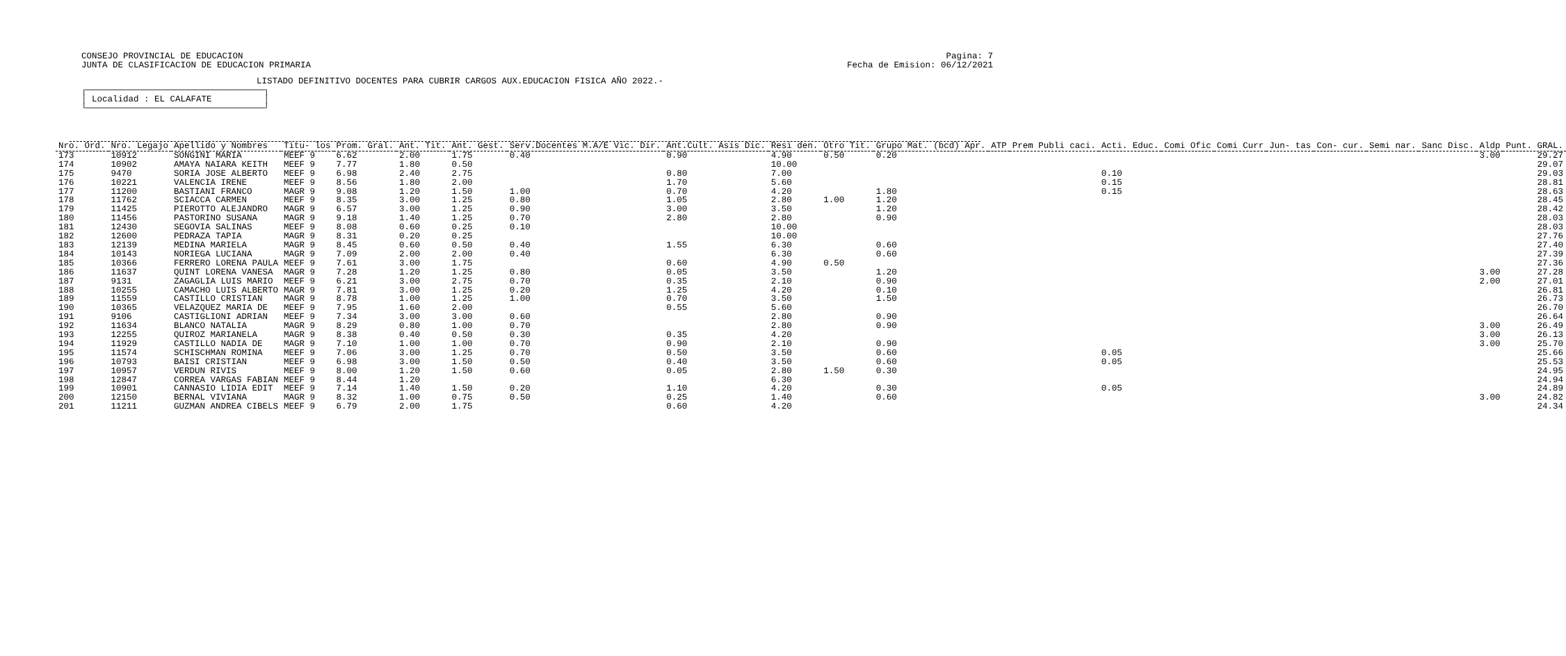CONSEJO PROVINCIAL DE EDUCACION
JUNTA DE CLASIFICACION DE EDUCACION PRIMARIA
Pagina: 7
Fecha de Emision: 06/12/2021
LISTADO DEFINITIVO DOCENTES PARA CUBRIR CARGOS AUX.EDUCACION FISICA AÑO 2022.-
┌──────────────────────────────────┐ │ Localidad : EL CALAFATE │ └──────────────────────────────────┘
| Nro. Ord. | Nro. Legajo | Apellido y Nombres | Titu- los | Prom. Gral. | Ant. Tit. | Ant. Gest. | Serv.Docentes M.A/E Vic. Dir. | Ant.Cult. Asis Dic. | Resi den. | Otro Tit. | Grupo Mat. (bcd) Apr. | ATP | Prem Publi caci. | Acti. Educ. | Comi Ofic | Comi Curr | Jun- tas | Con- cur. | Semi nar. | Sanc Disc. | Aldp | Punt. GRAL. |
| --- | --- | --- | --- | --- | --- | --- | --- | --- | --- | --- | --- | --- | --- | --- | --- | --- | --- | --- | --- | --- | --- | --- |
| 173 | 10912 | SONGINI MARIA | MEEF 9 | 6.62 | 2.00 | 1.75 | 0.40 | 0.90 | 4.90 | 0.50 | 0.20 | | | | | | | | | | 3.00 | 29.27 |
| 174 | 10902 | AMAYA NAIARA KEITH | MEEF 9 | 7.77 | 1.80 | 0.50 | | | 10.00 | | | | | | | | | | | | | 29.07 |
| 175 | 9470 | SORIA JOSE ALBERTO | MEEF 9 | 6.98 | 2.40 | 2.75 | | 0.80 | 7.00 | | | | | 0.10 | | | | | | | | 29.03 |
| 176 | 10221 | VALENCIA IRENE | MEEF 9 | 8.56 | 1.80 | 2.00 | | 1.70 | 5.60 | | | | | 0.15 | | | | | | | | 28.81 |
| 177 | 11200 | BASTIANI FRANCO | MAGR 9 | 9.08 | 1.20 | 1.50 | 1.00 | 0.70 | 4.20 | | 1.80 | | | 0.15 | | | | | | | | 28.63 |
| 178 | 11762 | SCIACCA CARMEN | MEEF 9 | 8.35 | 3.00 | 1.25 | 0.80 | 1.05 | 2.80 | 1.00 | 1.20 | | | | | | | | | | | 28.45 |
| 179 | 11425 | PIEROTTO ALEJANDRO | MAGR 9 | 6.57 | 3.00 | 1.25 | 0.90 | 3.00 | 3.50 | | 1.20 | | | | | | | | | | | 28.42 |
| 180 | 11456 | PASTORINO SUSANA | MAGR 9 | 9.18 | 1.40 | 1.25 | 0.70 | 2.80 | 2.80 | | 0.90 | | | | | | | | | | | 28.03 |
| 181 | 12430 | SEGOVIA SALINAS | MEEF 9 | 8.08 | 0.60 | 0.25 | 0.10 | | 10.00 | | | | | | | | | | | | | 28.03 |
| 182 | 12600 | PEDRAZA TAPIA | MAGR 9 | 8.31 | 0.20 | 0.25 | | | 10.00 | | | | | | | | | | | | | 27.76 |
| 183 | 12139 | MEDINA MARIELA | MAGR 9 | 8.45 | 0.60 | 0.50 | 0.40 | 1.55 | 6.30 | | 0.60 | | | | | | | | | | | 27.40 |
| 184 | 10143 | NORIEGA LUCIANA | MAGR 9 | 7.09 | 2.00 | 2.00 | 0.40 | | 6.30 | | 0.60 | | | | | | | | | | | 27.39 |
| 185 | 10366 | FERRERO LORENA PAULA | MEEF 9 | 7.61 | 3.00 | 1.75 | | 0.60 | 4.90 | 0.50 | | | | | | | | | | | | 27.36 |
| 186 | 11637 | QUINT LORENA VANESA | MAGR 9 | 7.28 | 1.20 | 1.25 | 0.80 | 0.05 | 3.50 | | 1.20 | | | | | | | | | | 3.00 | 27.28 |
| 187 | 9131 | ZAGAGLIA LUIS MARIO | MEEF 9 | 6.21 | 3.00 | 2.75 | 0.70 | 0.35 | 2.10 | | 0.90 | | | | | | | | | | 2.00 | 27.01 |
| 188 | 10255 | CAMACHO LUIS ALBERTO | MAGR 9 | 7.81 | 3.00 | 1.25 | 0.20 | 1.25 | 4.20 | | 0.10 | | | | | | | | | | | 26.81 |
| 189 | 11559 | CASTILLO CRISTIAN | MAGR 9 | 8.78 | 1.00 | 1.25 | 1.00 | 0.70 | 3.50 | | 1.50 | | | | | | | | | | | 26.73 |
| 190 | 10365 | VELAZQUEZ MARIA DE | MEEF 9 | 7.95 | 1.60 | 2.00 | | 0.55 | 5.60 | | | | | | | | | | | | | 26.70 |
| 191 | 9106 | CASTIGLIONI ADRIAN | MEEF 9 | 7.34 | 3.00 | 3.00 | 0.60 | | 2.80 | | 0.90 | | | | | | | | | | | 26.64 |
| 192 | 11634 | BLANCO NATALIA | MAGR 9 | 8.29 | 0.80 | 1.00 | 0.70 | | 2.80 | | 0.90 | | | | | | | | | | 3.00 | 26.49 |
| 193 | 12255 | QUIROZ MARIANELA | MAGR 9 | 8.38 | 0.40 | 0.50 | 0.30 | 0.35 | 4.20 | | | | | | | | | | | | 3.00 | 26.13 |
| 194 | 11929 | CASTILLO NADIA DE | MAGR 9 | 7.10 | 1.00 | 1.00 | 0.70 | 0.90 | 2.10 | | 0.90 | | | | | | | | | | 3.00 | 25.70 |
| 195 | 11574 | SCHISCHMAN ROMINA | MEEF 9 | 7.06 | 3.00 | 1.25 | 0.70 | 0.50 | 3.50 | | 0.60 | | | 0.05 | | | | | | | | 25.66 |
| 196 | 10793 | BAISI CRISTIAN | MEEF 9 | 6.98 | 3.00 | 1.50 | 0.50 | 0.40 | 3.50 | | 0.60 | | | 0.05 | | | | | | | | 25.53 |
| 197 | 10957 | VERDUN RIVIS | MEEF 9 | 8.00 | 1.20 | 1.50 | 0.60 | 0.05 | 2.80 | 1.50 | 0.30 | | | | | | | | | | | 24.95 |
| 198 | 12847 | CORREA VARGAS FABIAN | MEEF 9 | 8.44 | 1.20 | | | | 6.30 | | | | | | | | | | | | | 24.94 |
| 199 | 10901 | CANNASIO LIDIA EDIT | MEEF 9 | 7.14 | 1.40 | 1.50 | 0.20 | 1.10 | 4.20 | | 0.30 | | | 0.05 | | | | | | | | 24.89 |
| 200 | 12150 | BERNAL VIVIANA | MAGR 9 | 8.32 | 1.00 | 0.75 | 0.50 | 0.25 | 1.40 | | 0.60 | | | | | | | | | | 3.00 | 24.82 |
| 201 | 11211 | GUZMAN ANDREA CIBELS | MEEF 9 | 6.79 | 2.00 | 1.75 | | 0.60 | 4.20 | | | | | | | | | | | | | 24.34 |